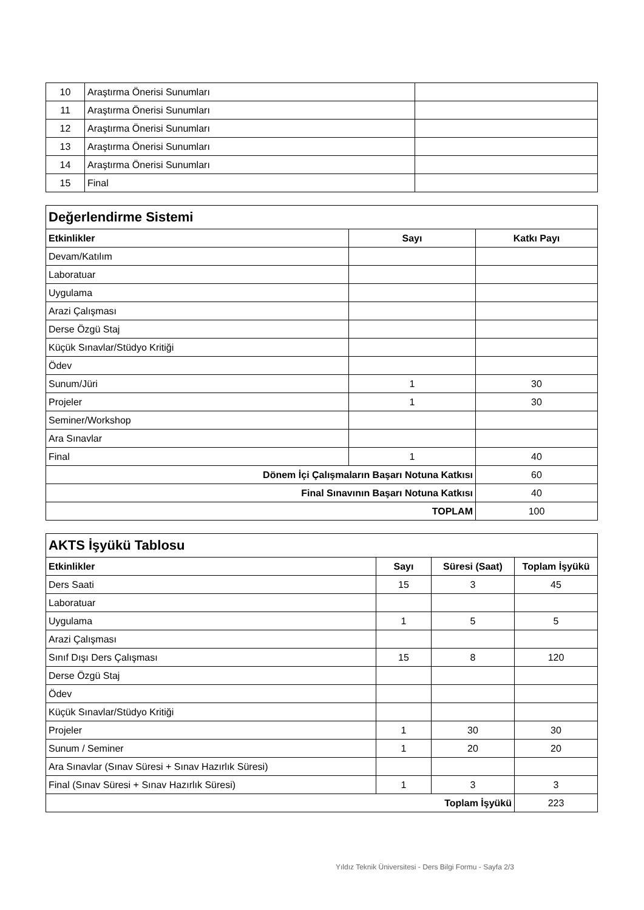| 10 | Araştırma Önerisi Sunumları | |
| 11 | Araştırma Önerisi Sunumları | |
| 12 | Araştırma Önerisi Sunumları | |
| 13 | Araştırma Önerisi Sunumları | |
| 14 | Araştırma Önerisi Sunumları | |
| 15 | Final | |
| Değerlendirme Sistemi | | |
| Etkinlikler | Sayı | Katkı Payı |
| Devam/Katılım | | |
| Laboratuar | | |
| Uygulama | | |
| Arazi Çalışması | | |
| Derse Özgü Staj | | |
| Küçük Sınavlar/Stüdyo Kritiği | | |
| Ödev | | |
| Sunum/Jüri | 1 | 30 |
| Projeler | 1 | 30 |
| Seminer/Workshop | | |
| Ara Sınavlar | | |
| Final | 1 | 40 |
| Dönem İçi Çalışmaların Başarı Notuna Katkısı | | 60 |
| Final Sınavının Başarı Notuna Katkısı | | 40 |
| TOPLAM | | 100 |
| AKTS İşyükü Tablosu | | | |
| Etkinlikler | Sayı | Süresi (Saat) | Toplam İşyükü |
| Ders Saati | 15 | 3 | 45 |
| Laboratuar | | | |
| Uygulama | 1 | 5 | 5 |
| Arazi Çalışması | | | |
| Sınıf Dışı Ders Çalışması | 15 | 8 | 120 |
| Derse Özgü Staj | | | |
| Ödev | | | |
| Küçük Sınavlar/Stüdyo Kritiği | | | |
| Projeler | 1 | 30 | 30 |
| Sunum / Seminer | 1 | 20 | 20 |
| Ara Sınavlar (Sınav Süresi + Sınav Hazırlık Süresi) | | | |
| Final (Sınav Süresi + Sınav Hazırlık Süresi) | 1 | 3 | 3 |
| Toplam İşyükü | | | 223 |
Yıldız Teknik Üniversitesi - Ders Bilgi Formu - Sayfa 2/3